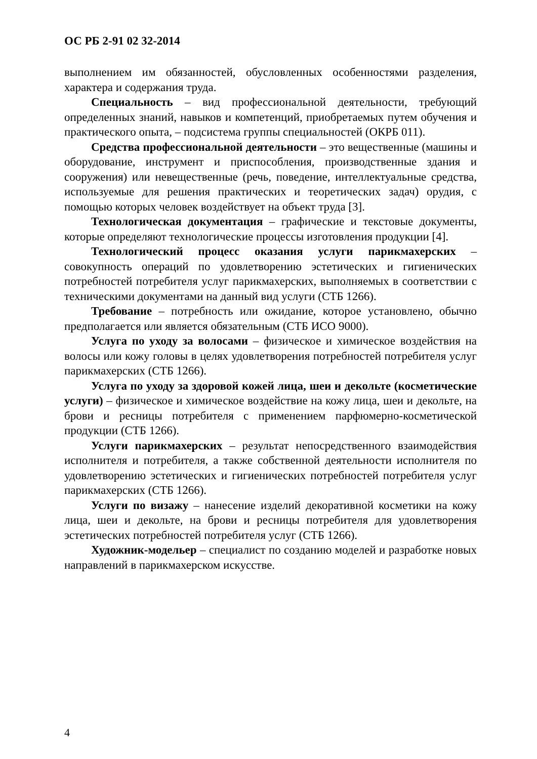ОС РБ 2-91 02 32-2014
выполнением им обязанностей, обусловленных особенностями разделения, характера и содержания труда.
Специальность – вид профессиональной деятельности, требующий определенных знаний, навыков и компетенций, приобретаемых путем обучения и практического опыта, – подсистема группы специальностей (ОКРБ 011).
Средства профессиональной деятельности – это вещественные (машины и оборудование, инструмент и приспособления, производственные здания и сооружения) или невещественные (речь, поведение, интеллектуальные средства, используемые для решения практических и теоретических задач) орудия, с помощью которых человек воздействует на объект труда [3].
Технологическая документация – графические и текстовые документы, которые определяют технологические процессы изготовления продукции [4].
Технологический процесс оказания услуги парикмахерских – совокупность операций по удовлетворению эстетических и гигиенических потребностей потребителя услуг парикмахерских, выполняемых в соответствии с техническими документами на данный вид услуги (СТБ 1266).
Требование – потребность или ожидание, которое установлено, обычно предполагается или является обязательным (СТБ ИСО 9000).
Услуга по уходу за волосами – физическое и химическое воздействия на волосы или кожу головы в целях удовлетворения потребностей потребителя услуг парикмахерских (СТБ 1266).
Услуга по уходу за здоровой кожей лица, шеи и декольте (косметические услуги) – физическое и химическое воздействие на кожу лица, шеи и декольте, на брови и ресницы потребителя с применением парфюмерно-косметической продукции (СТБ 1266).
Услуги парикмахерских – результат непосредственного взаимодействия исполнителя и потребителя, а также собственной деятельности исполнителя по удовлетворению эстетических и гигиенических потребностей потребителя услуг парикмахерских (СТБ 1266).
Услуги по визажу – нанесение изделий декоративной косметики на кожу лица, шеи и декольте, на брови и ресницы потребителя для удовлетворения эстетических потребностей потребителя услуг (СТБ 1266).
Художник-модельер – специалист по созданию моделей и разработке новых направлений в парикмахерском искусстве.
4